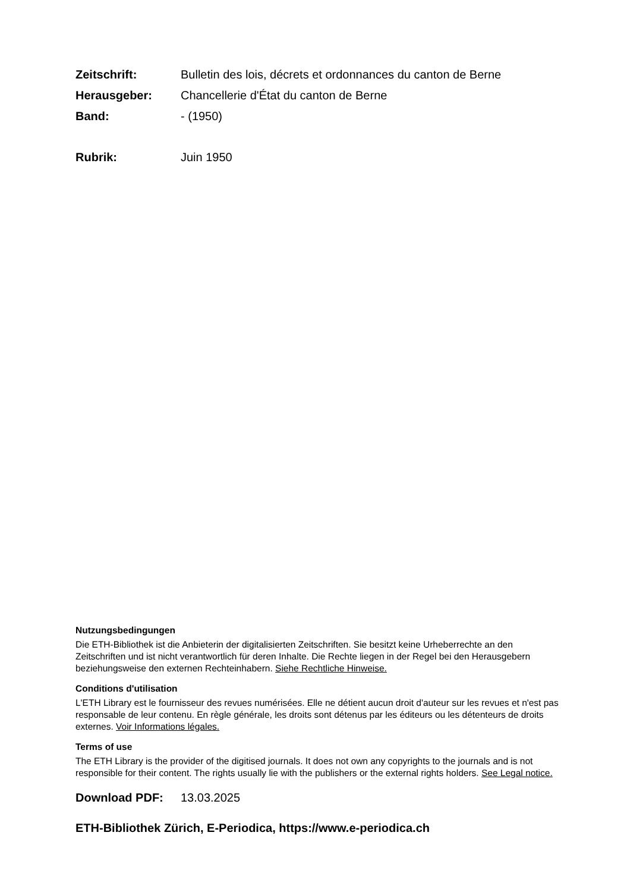Zeitschrift: Bulletin des lois, décrets et ordonnances du canton de Berne
Herausgeber: Chancellerie d'État du canton de Berne
Band: - (1950)
Rubrik: Juin 1950
Nutzungsbedingungen
Die ETH-Bibliothek ist die Anbieterin der digitalisierten Zeitschriften. Sie besitzt keine Urheberrechte an den Zeitschriften und ist nicht verantwortlich für deren Inhalte. Die Rechte liegen in der Regel bei den Herausgebern beziehungsweise den externen Rechteinhabern. Siehe Rechtliche Hinweise.
Conditions d'utilisation
L'ETH Library est le fournisseur des revues numérisées. Elle ne détient aucun droit d'auteur sur les revues et n'est pas responsable de leur contenu. En règle générale, les droits sont détenus par les éditeurs ou les détenteurs de droits externes. Voir Informations légales.
Terms of use
The ETH Library is the provider of the digitised journals. It does not own any copyrights to the journals and is not responsible for their content. The rights usually lie with the publishers or the external rights holders. See Legal notice.
Download PDF: 13.03.2025
ETH-Bibliothek Zürich, E-Periodica, https://www.e-periodica.ch